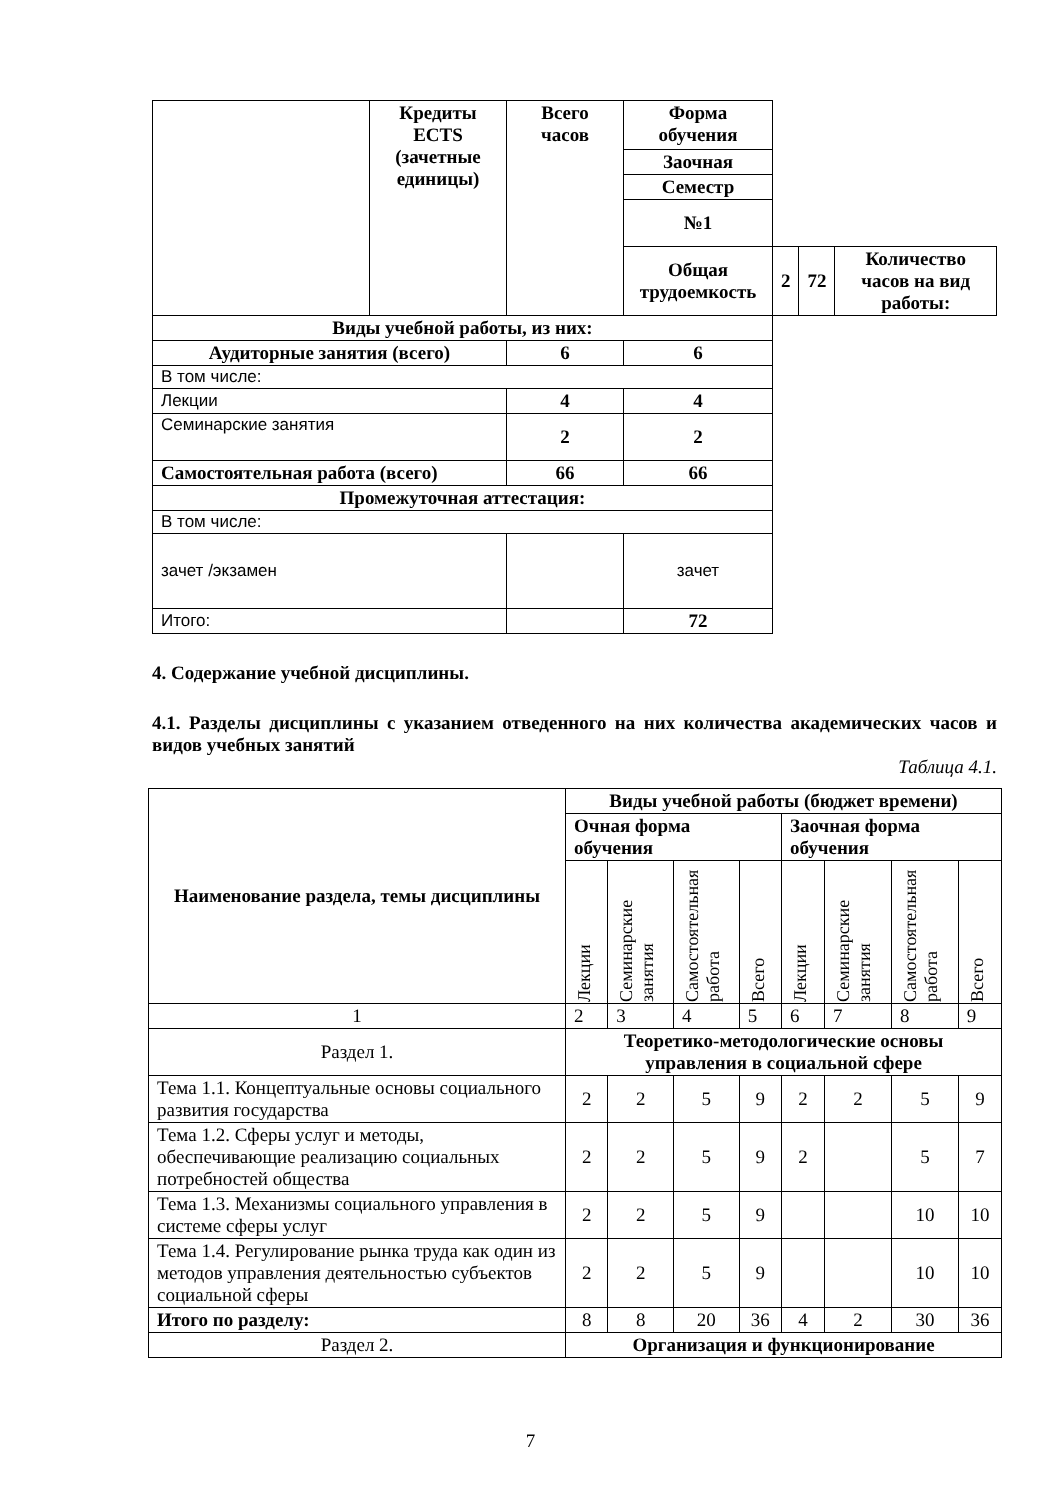| | Кредиты ECTS (зачетные единицы) | Всего часов | Форма обучения | | | |
| | | | Заочная | | | |
| | | | Семестр | | | |
| | | | №1 | | | |
| | | | Общая трудоемкость | 2 | 72 | Количество часов на вид работы: |
| Виды учебной работы, из них: | | | | | | |
| Аудиторные занятия (всего) | | 6 | 6 | | | |
| В том числе: | | | | | | |
| Лекции | | 4 | 4 | | | |
| Семинарские занятия | | 2 | 2 | | | |
| Самостоятельная работа (всего) | | 66 | 66 | | | |
| Промежуточная аттестация: | | | | | | |
| В том числе: | | | | | | |
| зачет /экзамен | | | зачет | | | |
| Итого: | | | 72 | | | |
4. Содержание учебной дисциплины.
4.1. Разделы дисциплины с указанием отведенного на них количества академических часов и видов учебных занятий
Таблица 4.1.
| Наименование раздела, темы дисциплины | Виды учебной работы (бюджет времени) | | | | | | | |
| --- | --- | --- | --- | --- | --- | --- | --- | --- |
| | Очная форма обучения | | | | Заочная форма обучения | | | |
| | Лекции | Семинарские занятия | Самостоятельная работа | Всего | Лекции | Семинарские занятия | Самостоятельная работа | Всего |
| 1 | 2 | 3 | 4 | 5 | 6 | 7 | 8 | 9 |
| Раздел 1. | Теоретико-методологические основы управления в социальной сфере | | | | | | | |
| Тема 1.1. Концептуальные основы социального развития государства | 2 | 2 | 5 | 9 | 2 | 2 | 5 | 9 |
| Тема 1.2. Сферы услуг и методы, обеспечивающие реализацию социальных потребностей общества | 2 | 2 | 5 | 9 | 2 | | 5 | 7 |
| Тема 1.3. Механизмы социального управления в системе сферы услуг | 2 | 2 | 5 | 9 | | | 10 | 10 |
| Тема 1.4. Регулирование рынка труда как один из методов управления деятельностью субъектов социальной сферы | 2 | 2 | 5 | 9 | | | 10 | 10 |
| Итого по разделу: | 8 | 8 | 20 | 36 | 4 | 2 | 30 | 36 |
| Раздел 2. | Организация и функционирование | | | | | | | |
7